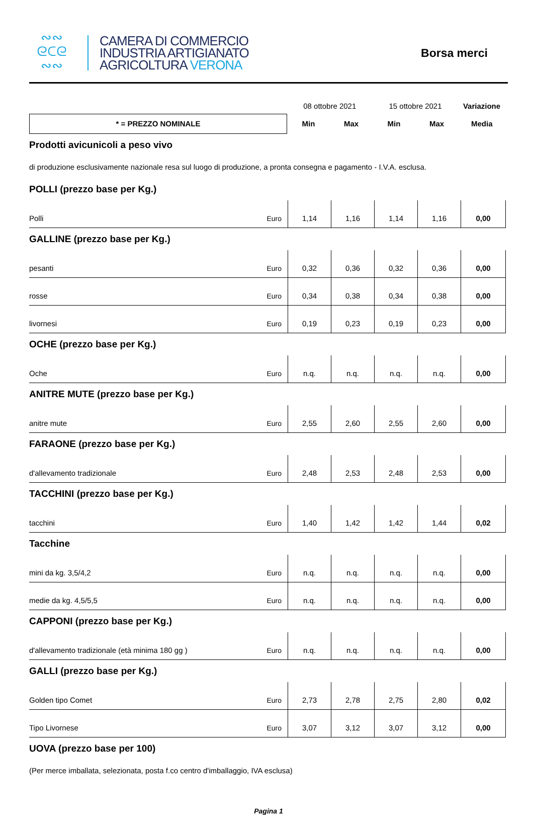∾∾
ᘓᑕᘓ
∾∾
CAMERA DI COMMERCIO
INDUSTRIA ARTIGIANATO
AGRICOLTURA VERONA
Borsa merci
| | 08 ottobre 2021 | | 15 ottobre 2021 | | Variazione |
| * = PREZZO NOMINALE | Min | Max | Min | Max | Media |
| Prodotti avicunicoli a peso vivo | | | | | | |
| di produzione esclusivamente nazionale resa sul luogo di produzione, a pronta consegna e pagamento - I.V.A. esclusa. | | | | | | |
| POLLI (prezzo base per Kg.) | | | | | | |
| Polli | Euro | 1,14 | 1,16 | 1,14 | 1,16 | 0,00 |
| GALLINE (prezzo base per Kg.) | | | | | | |
| pesanti | Euro | 0,32 | 0,36 | 0,32 | 0,36 | 0,00 |
| rosse | Euro | 0,34 | 0,38 | 0,34 | 0,38 | 0,00 |
| livornesi | Euro | 0,19 | 0,23 | 0,19 | 0,23 | 0,00 |
| OCHE (prezzo base per Kg.) | | | | | | |
| Oche | Euro | n.q. | n.q. | n.q. | n.q. | 0,00 |
| ANITRE MUTE (prezzo base per Kg.) | | | | | | |
| anitre mute | Euro | 2,55 | 2,60 | 2,55 | 2,60 | 0,00 |
| FARAONE (prezzo base per Kg.) | | | | | | |
| d'allevamento tradizionale | Euro | 2,48 | 2,53 | 2,48 | 2,53 | 0,00 |
| TACCHINI (prezzo base per Kg.) | | | | | | |
| tacchini | Euro | 1,40 | 1,42 | 1,42 | 1,44 | 0,02 |
| Tacchine | | | | | | |
| mini da kg. 3,5/4,2 | Euro | n.q. | n.q. | n.q. | n.q. | 0,00 |
| medie da kg. 4,5/5,5 | Euro | n.q. | n.q. | n.q. | n.q. | 0,00 |
| CAPPONI (prezzo base per Kg.) | | | | | | |
| d'allevamento tradizionale (età minima 180 gg ) | Euro | n.q. | n.q. | n.q. | n.q. | 0,00 |
| GALLI (prezzo base per Kg.) | | | | | | |
| Golden tipo Comet | Euro | 2,73 | 2,78 | 2,75 | 2,80 | 0,02 |
| Tipo Livornese | Euro | 3,07 | 3,12 | 3,07 | 3,12 | 0,00 |
| UOVA (prezzo base per 100) | | | | | | |
| (Per merce imballata, selezionata, posta f.co centro d'imballaggio, IVA esclusa) | | | | | | |
Pagina 1